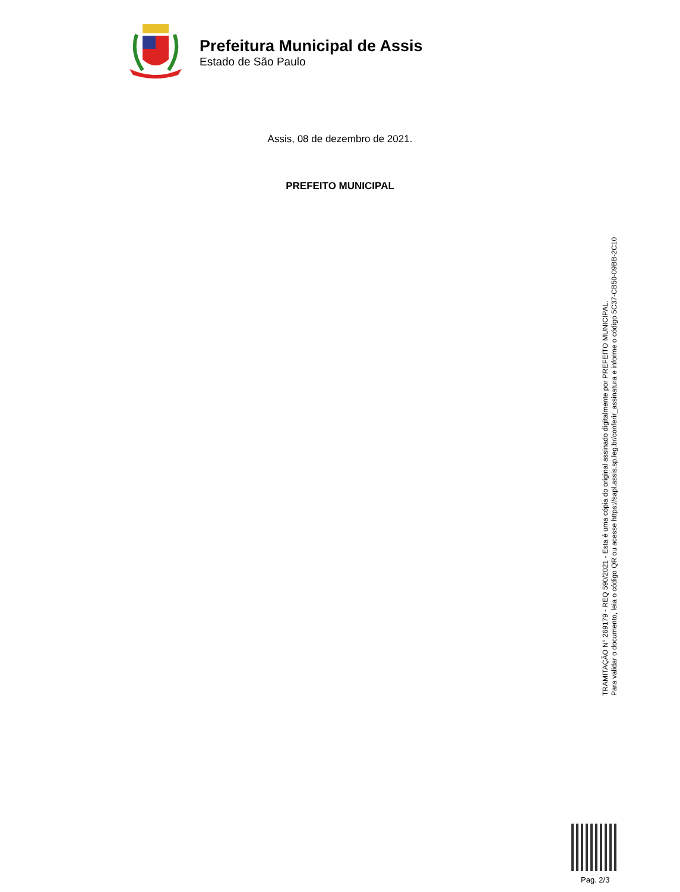Prefeitura Municipal de Assis
Estado de São Paulo
Assis, 08 de dezembro de 2021.
PREFEITO MUNICIPAL
TRAMITAÇÃO N° 269179 - REQ 590/2021 - Esta é uma cópia do original assinado digitalmente por PREFEITO MUNICIPAL.
Para validar o documento, leia o código QR ou acesse https://sapl.assis.sp.leg.br/conferir_assinatura e informe o código 5C37-CB50-09BB-2C10
Pag. 2/3